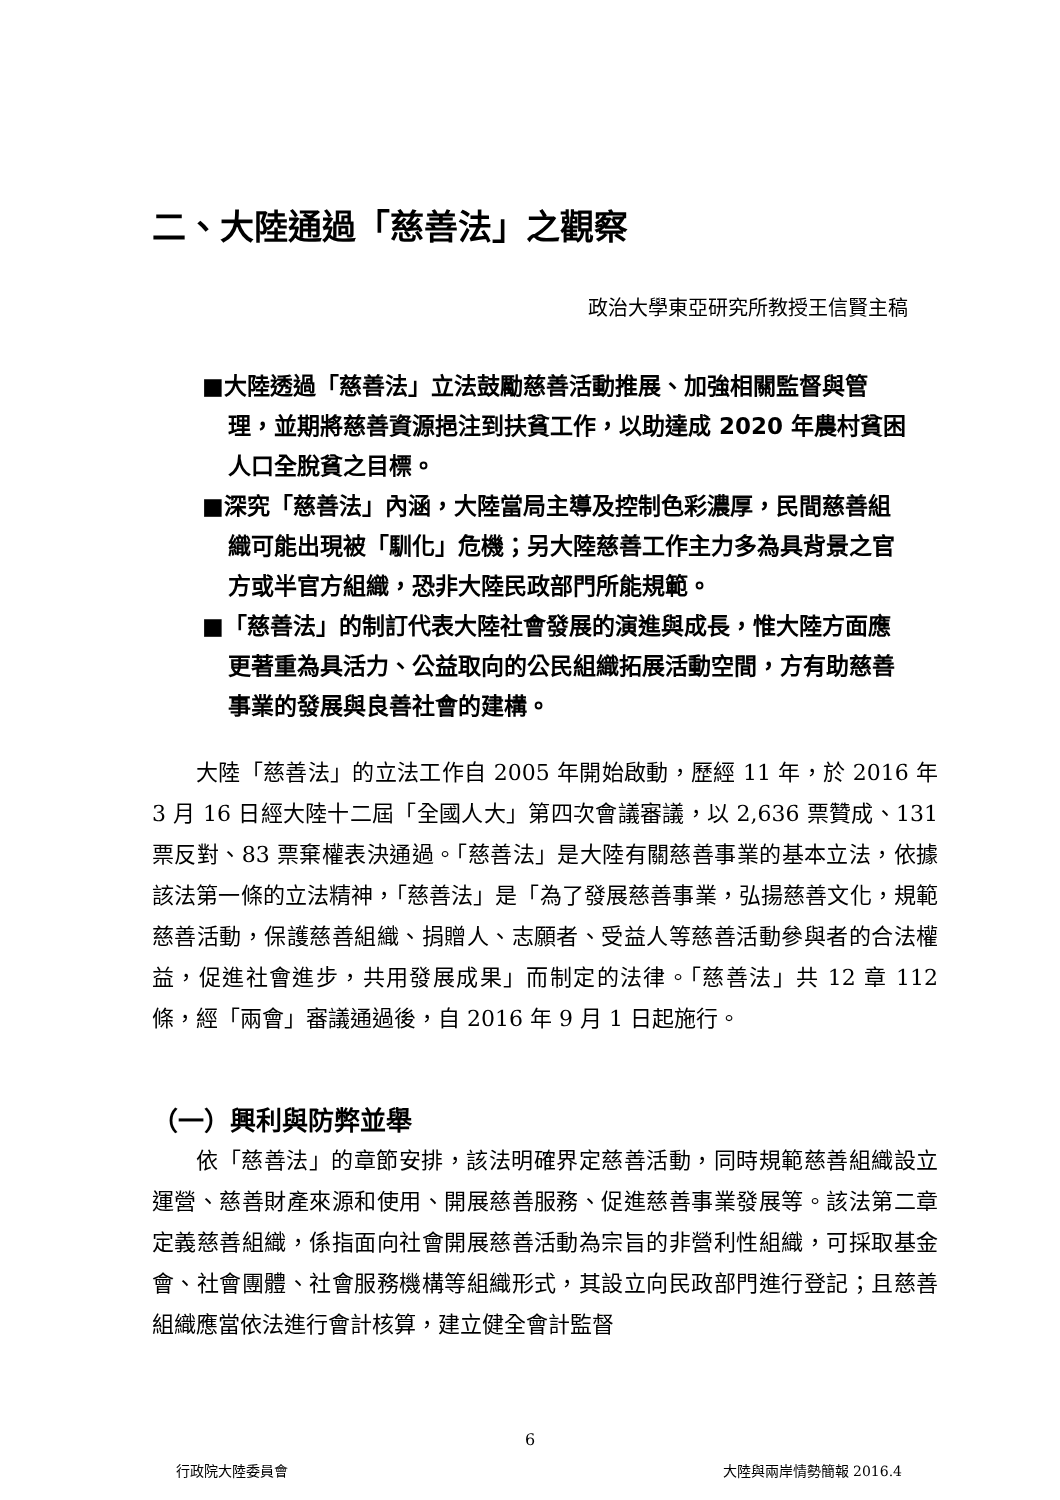二、大陸通過「慈善法」之觀察
政治大學東亞研究所教授王信賢主稿
■大陸透過「慈善法」立法鼓勵慈善活動推展、加強相關監督與管理，並期將慈善資源挹注到扶貧工作，以助達成 2020 年農村貧困人口全脫貧之目標。
■深究「慈善法」內涵，大陸當局主導及控制色彩濃厚，民間慈善組織可能出現被「馴化」危機；另大陸慈善工作主力多為具背景之官方或半官方組織，恐非大陸民政部門所能規範。
■「慈善法」的制訂代表大陸社會發展的演進與成長，惟大陸方面應更著重為具活力、公益取向的公民組織拓展活動空間，方有助慈善事業的發展與良善社會的建構。
大陸「慈善法」的立法工作自 2005 年開始啟動，歷經 11 年，於 2016 年 3 月 16 日經大陸十二屆「全國人大」第四次會議審議，以 2,636 票贊成、131 票反對、83 票棄權表決通過。「慈善法」是大陸有關慈善事業的基本立法，依據該法第一條的立法精神，「慈善法」是「為了發展慈善事業，弘揚慈善文化，規範慈善活動，保護慈善組織、捐贈人、志願者、受益人等慈善活動參與者的合法權益，促進社會進步，共用發展成果」而制定的法律。「慈善法」共 12 章 112 條，經「兩會」審議通過後，自 2016 年 9 月 1 日起施行。
（一）興利與防弊並舉
依「慈善法」的章節安排，該法明確界定慈善活動，同時規範慈善組織設立運營、慈善財產來源和使用、開展慈善服務、促進慈善事業發展等。該法第二章定義慈善組織，係指面向社會開展慈善活動為宗旨的非營利性組織，可採取基金會、社會團體、社會服務機構等組織形式，其設立向民政部門進行登記；且慈善組織應當依法進行會計核算，建立健全會計監督
6
行政院大陸委員會 大陸與兩岸情勢簡報 2016.4